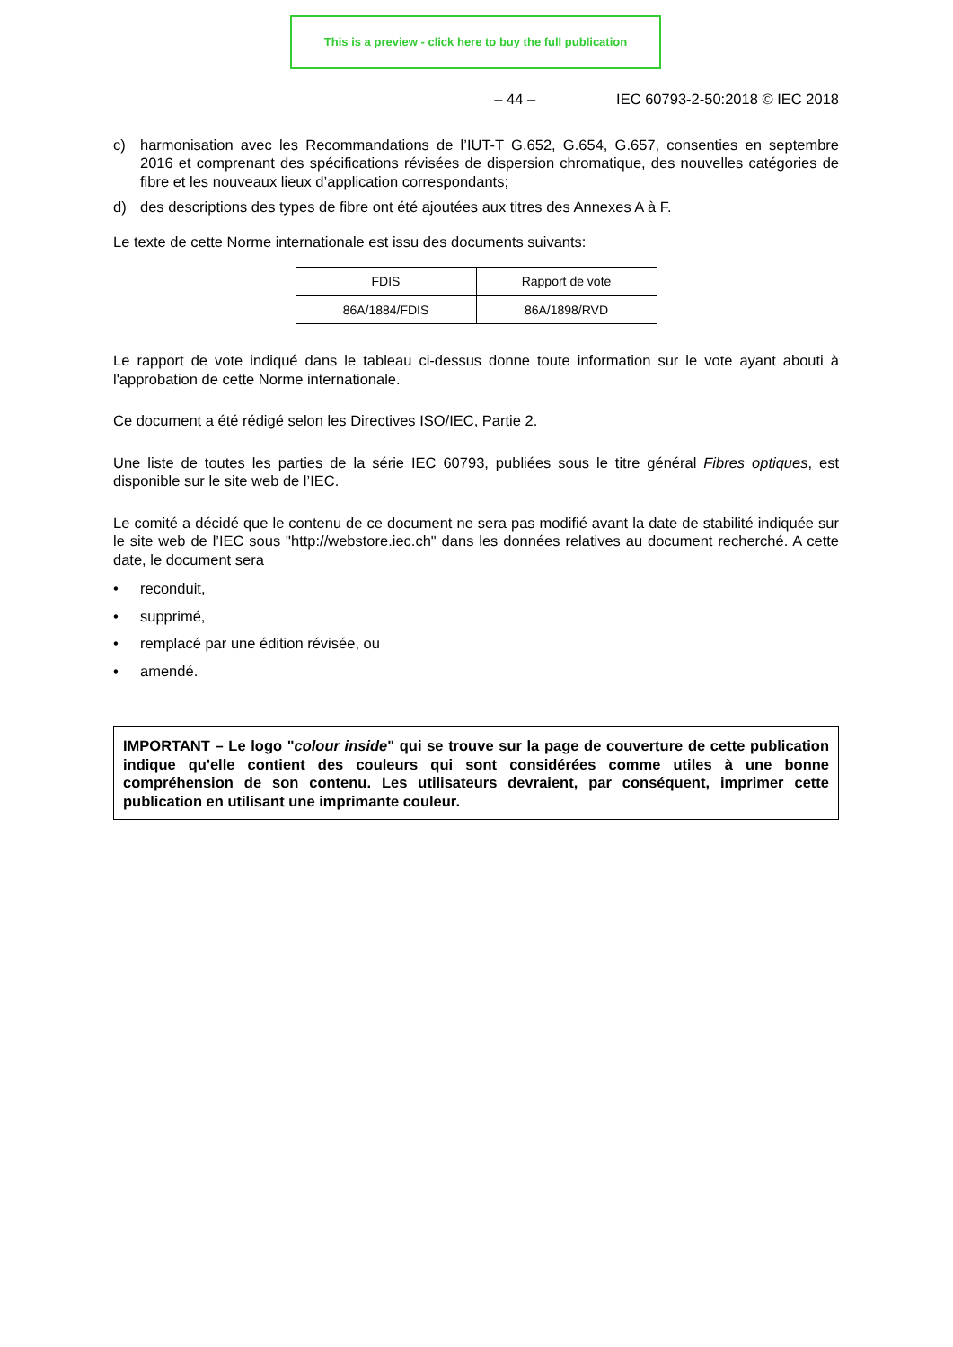This is a preview - click here to buy the full publication
– 44 – IEC 60793-2-50:2018 © IEC 2018
c) harmonisation avec les Recommandations de l’IUT-T G.652, G.654, G.657, consenties en septembre 2016 et comprenant des spécifications révisées de dispersion chromatique, des nouvelles catégories de fibre et les nouveaux lieux d’application correspondants;
d) des descriptions des types de fibre ont été ajoutées aux titres des Annexes A à F.
Le texte de cette Norme internationale est issu des documents suivants:
| FDIS | Rapport de vote |
| 86A/1884/FDIS | 86A/1898/RVD |
Le rapport de vote indiqué dans le tableau ci-dessus donne toute information sur le vote ayant abouti à l'approbation de cette Norme internationale.
Ce document a été rédigé selon les Directives ISO/IEC, Partie 2.
Une liste de toutes les parties de la série IEC 60793, publiées sous le titre général Fibres optiques, est disponible sur le site web de l’IEC.
Le comité a décidé que le contenu de ce document ne sera pas modifié avant la date de stabilité indiquée sur le site web de l’IEC sous "http://webstore.iec.ch" dans les données relatives au document recherché. A cette date, le document sera
• reconduit,
• supprimé,
• remplacé par une édition révisée, ou
• amendé.
IMPORTANT – Le logo "colour inside" qui se trouve sur la page de couverture de cette publication indique qu'elle contient des couleurs qui sont considérées comme utiles à une bonne compréhension de son contenu. Les utilisateurs devraient, par conséquent, imprimer cette publication en utilisant une imprimante couleur.